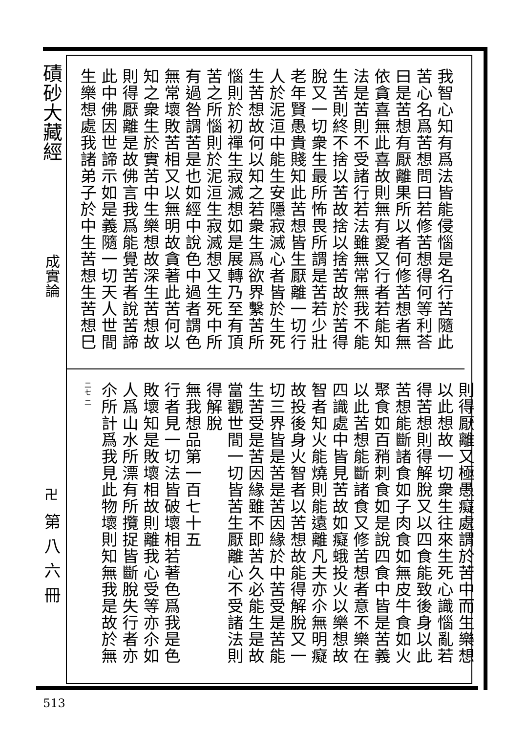我智心知有爲法皆能侵惱是名行苦隨此
苦心名爲苦想問曰若修苦想得何等利荅
曰是苦想有厭離果所以者何修苦想者無
依貪喜無此喜故則無有愛又行者若能知
法是苦則不受諸行若法雖無常無我不能
生苦則終不捨以苦故捨以捨苦故於苦得
脫又一切衆生最所怖畏所謂是苦若少壯
老年賢愚貴賤知此苦想皆生厭離一切行
人於泥洹中能生安隱寂滅心者皆於生死
生苦想故何以知之若衆生爲欲界繫苦所
惱則於初禪生寂滅想如是展轉乃至有頂
苦之所惱則於泥洹生寂滅想又生死中所
有過咎謂苦是也如經中說色中過者謂色
無常壞敗苦相又以無明故貪著此苦何以
知之衆生於實苦中生樂想故深生苦想故
則得厭離是故佛言我爲能覺苦者說苦諦
此中佛因世諦示如是義隨一切天人世間
生樂想處我諸弟子於中生苦想生苦想巳
則得厭離又極愚癡處謂於苦中而生樂想
以此想故一切衆生往來生死心識惱亂若
得苦想則得解脫又以四食能致後身以此
苦想能斷諸食如子肉食如無皮牛食如火
聚食如百矟刺食如是說四食中皆是苦義
以此苦想能斷諸食又修苦想者意不樂在
四識處中皆見苦故如癡蛾投火以樂想故
智者知火能燒則能遠離凡夫亦尒無明癡
故投後身火智者以苦想故能得解脫又一
切三界皆是苦是苦因緣於中苦受是苦能
生苦受是苦因緣雖不即苦久必能生是故
當觀世間一切皆苦生厭離心不受諸法則
得解脫
無我想品第一百七十五
行者見一切法皆破壞相若著色爲我是色
敗壞知是敗壞相故則離我心受等亦尒如
人爲山水所漂有所攬捉皆斷脫失行者亦
尒所計爲我見此物壞則知無我是故於無
二七 二
磧砂大藏經
成實論
卍
第八六冊
513